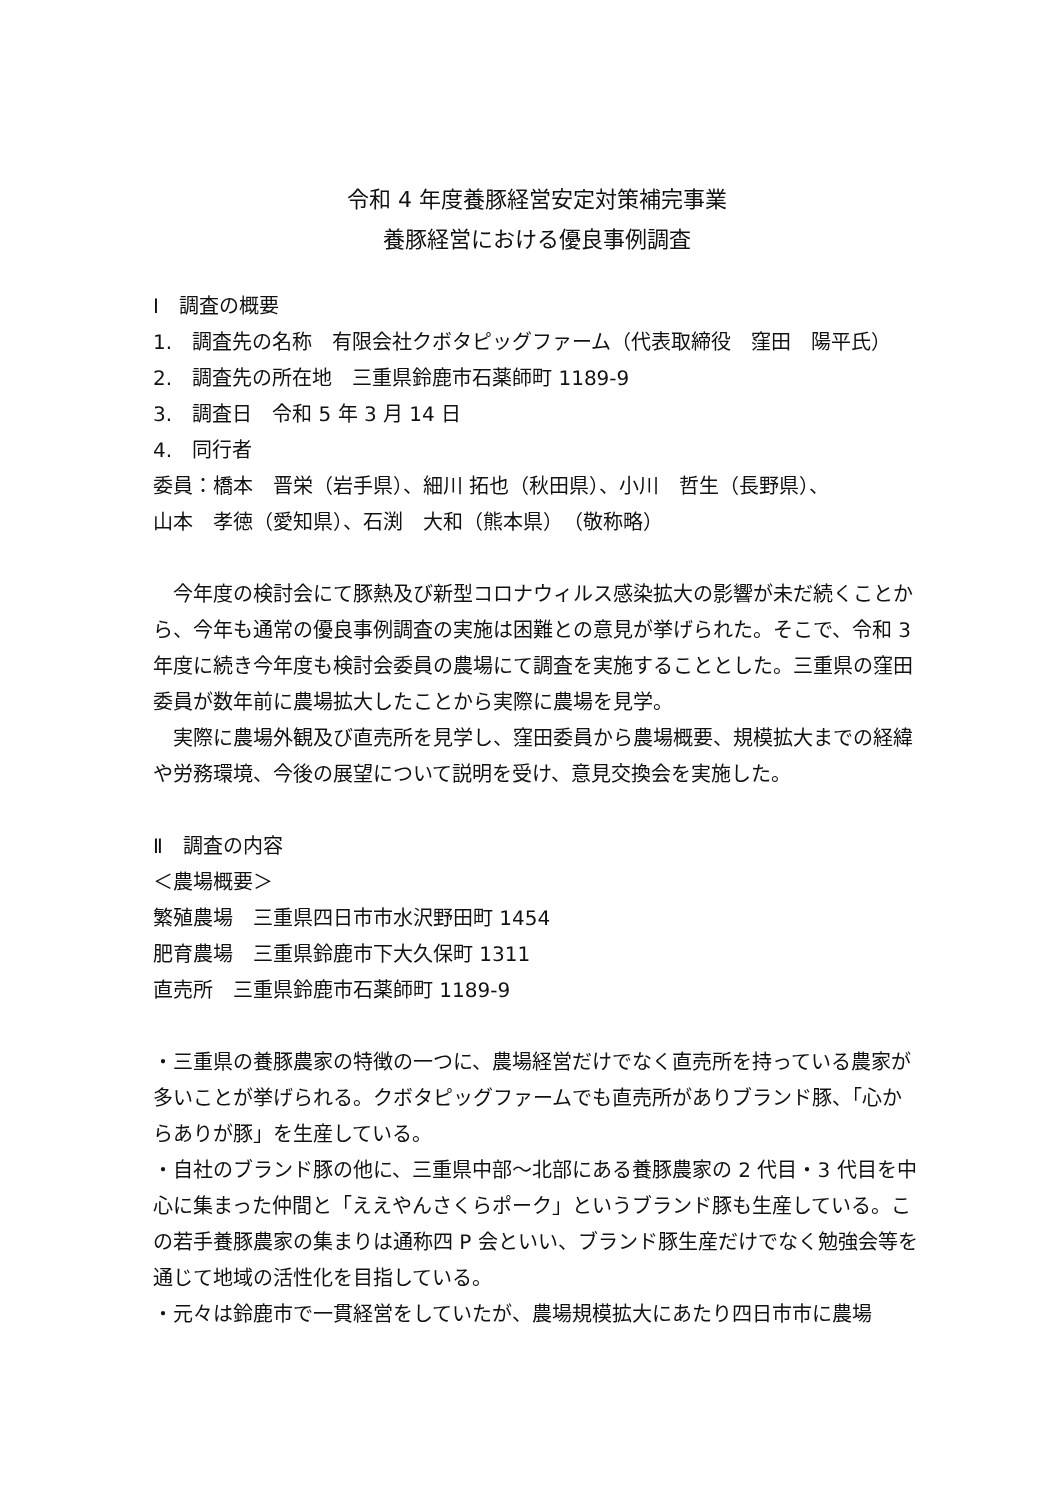令和 4 年度養豚経営安定対策補完事業
養豚経営における優良事例調査
Ⅰ　調査の概要
1.　調査先の名称　有限会社クボタピッグファーム（代表取締役　窪田　陽平氏）
2.　調査先の所在地　三重県鈴鹿市石薬師町 1189-9
3.　調査日　令和 5 年 3 月 14 日
4.　同行者
委員：橋本　晋栄（岩手県）、細川 拓也（秋田県）、小川　哲生（長野県）、
山本　孝徳（愛知県）、石渕　大和（熊本県）　（敬称略）
今年度の検討会にて豚熱及び新型コロナウィルス感染拡大の影響が未だ続くことから、今年も通常の優良事例調査の実施は困難との意見が挙げられた。そこで、令和 3 年度に続き今年度も検討会委員の農場にて調査を実施することとした。三重県の窪田委員が数年前に農場拡大したことから実際に農場を見学。
実際に農場外観及び直売所を見学し、窪田委員から農場概要、規模拡大までの経緯や労務環境、今後の展望について説明を受け、意見交換会を実施した。
Ⅱ　調査の内容
＜農場概要＞
繁殖農場　三重県四日市市水沢野田町 1454
肥育農場　三重県鈴鹿市下大久保町 1311
直売所　三重県鈴鹿市石薬師町 1189-9
・三重県の養豚農家の特徴の一つに、農場経営だけでなく直売所を持っている農家が多いことが挙げられる。クボタピッグファームでも直売所がありブランド豚、「心からありが豚」を生産している。
・自社のブランド豚の他に、三重県中部～北部にある養豚農家の 2 代目・3 代目を中心に集まった仲間と「ええやんさくらポーク」というブランド豚も生産している。この若手養豚農家の集まりは通称四 P 会といい、ブランド豚生産だけでなく勉強会等を通じて地域の活性化を目指している。
・元々は鈴鹿市で一貫経営をしていたが、農場規模拡大にあたり四日市市に農場